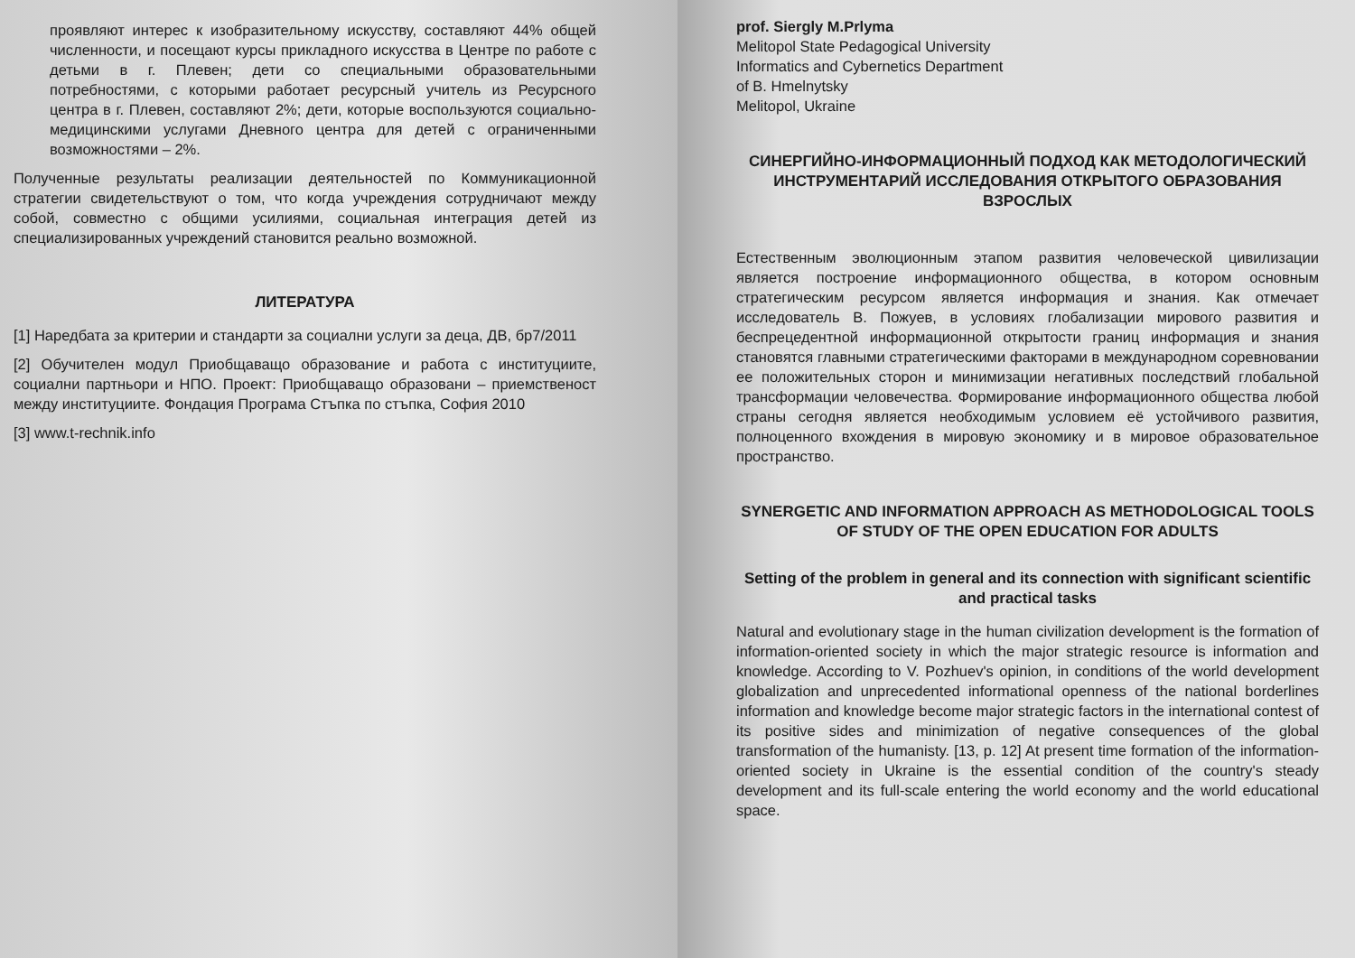проявляют интерес к изобразительному искусству, составляют 44% общей численности, и посещают курсы прикладного искусства в Центре по работе с детьми в г. Плевен; дети со специальными образовательными потребностями, с которыми работает ресурсный учитель из Ресурсного центра в г. Плевен, составляют 2%; дети, которые воспользуются социально-медицинскими услугами Дневного центра для детей с ограниченными возможностями – 2%.
Полученные результаты реализации деятельностей по Коммуникационной стратегии свидетельствуют о том, что когда учреждения сотрудничают между собой, совместно с общими усилиями, социальная интеграция детей из специализированных учреждений становится реально возможной.
ЛИТЕРАТУРА
[1] Наредбата за критерии и стандарти за социални услуги за деца, ДВ, бр7/2011
[2] Обучителен модул Приобщаващо образование и работа с институциите, социални партньори и НПО. Проект: Приобщаващо образовани – приемственост между институциите. Фондация Програма Стъпка по стъпка, София 2010
[3] www.t-rechnik.info
prof. Siergly M.Prlyma
Melitopol State Pedagogical University
Informatics and Cybernetics Department
of B. Hmelnytsky
Melitopol, Ukraine
СИНЕРГИЙНО-ИНФОРМАЦИОННЫЙ ПОДХОД КАК МЕТОДОЛОГИЧЕСКИЙ ИНСТРУМЕНТАРИЙ ИССЛЕДОВАНИЯ ОТКРЫТОГО ОБРАЗОВАНИЯ ВЗРОСЛЫХ
Естественным эволюционным этапом развития человеческой цивилизации является построение информационного общества, в котором основным стратегическим ресурсом является информация и знания. Как отмечает исследователь В. Пожуев, в условиях глобализации мирового развития и беспрецедентной информационной открытости границ информация и знания становятся главными стратегическими факторами в международном соревновании ее положительных сторон и минимизации негативных последствий глобальной трансформации человечества. Формирование информационного общества любой страны сегодня является необходимым условием её устойчивого развития, полноценного вхождения в мировую экономику и в мировое образовательное пространство.
SYNERGETIC AND INFORMATION APPROACH AS METHODOLOGICAL TOOLS OF STUDY OF THE OPEN EDUCATION FOR ADULTS
Setting of the problem in general and its connection with significant scientific and practical tasks
Natural and evolutionary stage in the human civilization development is the formation of information-oriented society in which the major strategic resource is information and knowledge. According to V. Pozhuev's opinion, in conditions of the world development globalization and unprecedented informational openness of the national borderlines information and knowledge become major strategic factors in the international contest of its positive sides and minimization of negative consequences of the global transformation of the humanisty. [13, p. 12] At present time formation of the information-oriented society in Ukraine is the essential condition of the country's steady development and its full-scale entering the world economy and the world educational space.